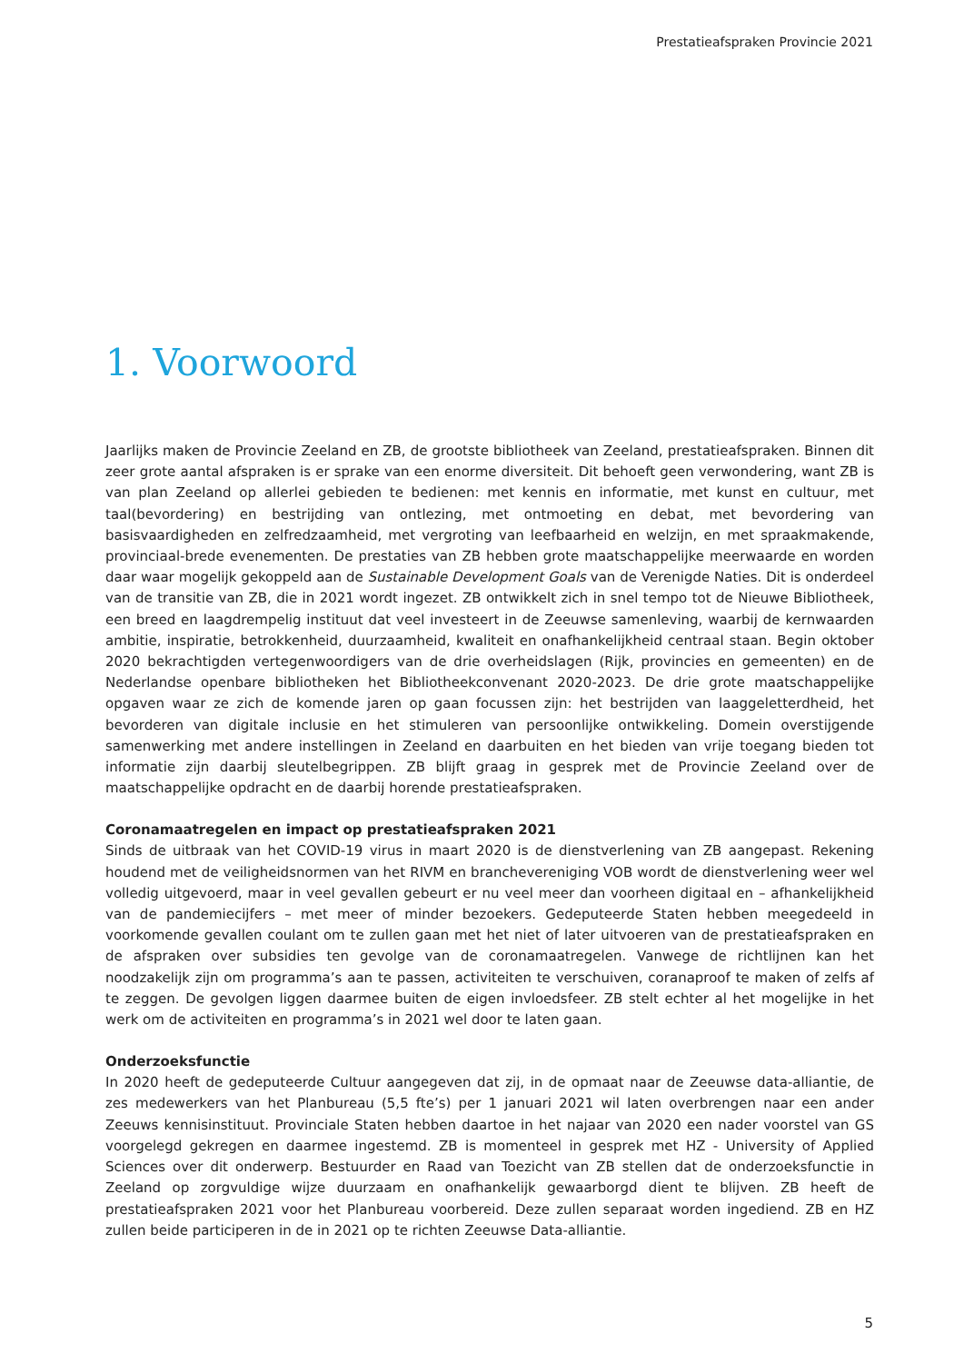Prestatieafspraken Provincie 2021
1. Voorwoord
Jaarlijks maken de Provincie Zeeland en ZB, de grootste bibliotheek van Zeeland, prestatieafspraken. Binnen dit zeer grote aantal afspraken is er sprake van een enorme diversiteit. Dit behoeft geen verwondering, want ZB is van plan Zeeland op allerlei gebieden te bedienen: met kennis en informatie, met kunst en cultuur, met taal(bevordering) en bestrijding van ontlezing, met ontmoeting en debat, met bevordering van basisvaardigheden en zelfredzaamheid, met vergroting van leefbaarheid en welzijn, en met spraakmakende, provinciaal-brede evenementen. De prestaties van ZB hebben grote maatschappelijke meerwaarde en worden daar waar mogelijk gekoppeld aan de Sustainable Development Goals van de Verenigde Naties. Dit is onderdeel van de transitie van ZB, die in 2021 wordt ingezet. ZB ontwikkelt zich in snel tempo tot de Nieuwe Bibliotheek, een breed en laagdrempelig instituut dat veel investeert in de Zeeuwse samenleving, waarbij de kernwaarden ambitie, inspiratie, betrokkenheid, duurzaamheid, kwaliteit en onafhankelijkheid centraal staan. Begin oktober 2020 bekrachtigden vertegenwoordigers van de drie overheidslagen (Rijk, provincies en gemeenten) en de Nederlandse openbare bibliotheken het Bibliotheekconvenant 2020-2023. De drie grote maatschappelijke opgaven waar ze zich de komende jaren op gaan focussen zijn: het bestrijden van laaggeletterdheid, het bevorderen van digitale inclusie en het stimuleren van persoonlijke ontwikkeling. Domein overstijgende samenwerking met andere instellingen in Zeeland en daarbuiten en het bieden van vrije toegang bieden tot informatie zijn daarbij sleutelbegrippen. ZB blijft graag in gesprek met de Provincie Zeeland over de maatschappelijke opdracht en de daarbij horende prestatieafspraken.
Coronamaatregelen en impact op prestatieafspraken 2021
Sinds de uitbraak van het COVID-19 virus in maart 2020 is de dienstverlening van ZB aangepast. Rekening houdend met de veiligheidsnormen van het RIVM en branchevereniging VOB wordt de dienstverlening weer wel volledig uitgevoerd, maar in veel gevallen gebeurt er nu veel meer dan voorheen digitaal en – afhankelijkheid van de pandemiecijfers – met meer of minder bezoekers. Gedeputeerde Staten hebben meegedeeld in voorkomende gevallen coulant om te zullen gaan met het niet of later uitvoeren van de prestatieafspraken en de afspraken over subsidies ten gevolge van de coronamaatregelen. Vanwege de richtlijnen kan het noodzakelijk zijn om programma’s aan te passen, activiteiten te verschuiven, coranaproof te maken of zelfs af te zeggen. De gevolgen liggen daarmee buiten de eigen invloedsfeer. ZB stelt echter al het mogelijke in het werk om de activiteiten en programma’s in 2021 wel door te laten gaan.
Onderzoeksfunctie
In 2020 heeft de gedeputeerde Cultuur aangegeven dat zij, in de opmaat naar de Zeeuwse data-alliantie, de zes medewerkers van het Planbureau (5,5 fte’s) per 1 januari 2021 wil laten overbrengen naar een ander Zeeuws kennisinstituut. Provinciale Staten hebben daartoe in het najaar van 2020 een nader voorstel van GS voorgelegd gekregen en daarmee ingestemd. ZB is momenteel in gesprek met HZ - University of Applied Sciences over dit onderwerp. Bestuurder en Raad van Toezicht van ZB stellen dat de onderzoeksfunctie in Zeeland op zorgvuldige wijze duurzaam en onafhankelijk gewaarborgd dient te blijven. ZB heeft de prestatieafspraken 2021 voor het Planbureau voorbereid. Deze zullen separaat worden ingediend. ZB en HZ zullen beide participeren in de in 2021 op te richten Zeeuwse Data-alliantie.
5